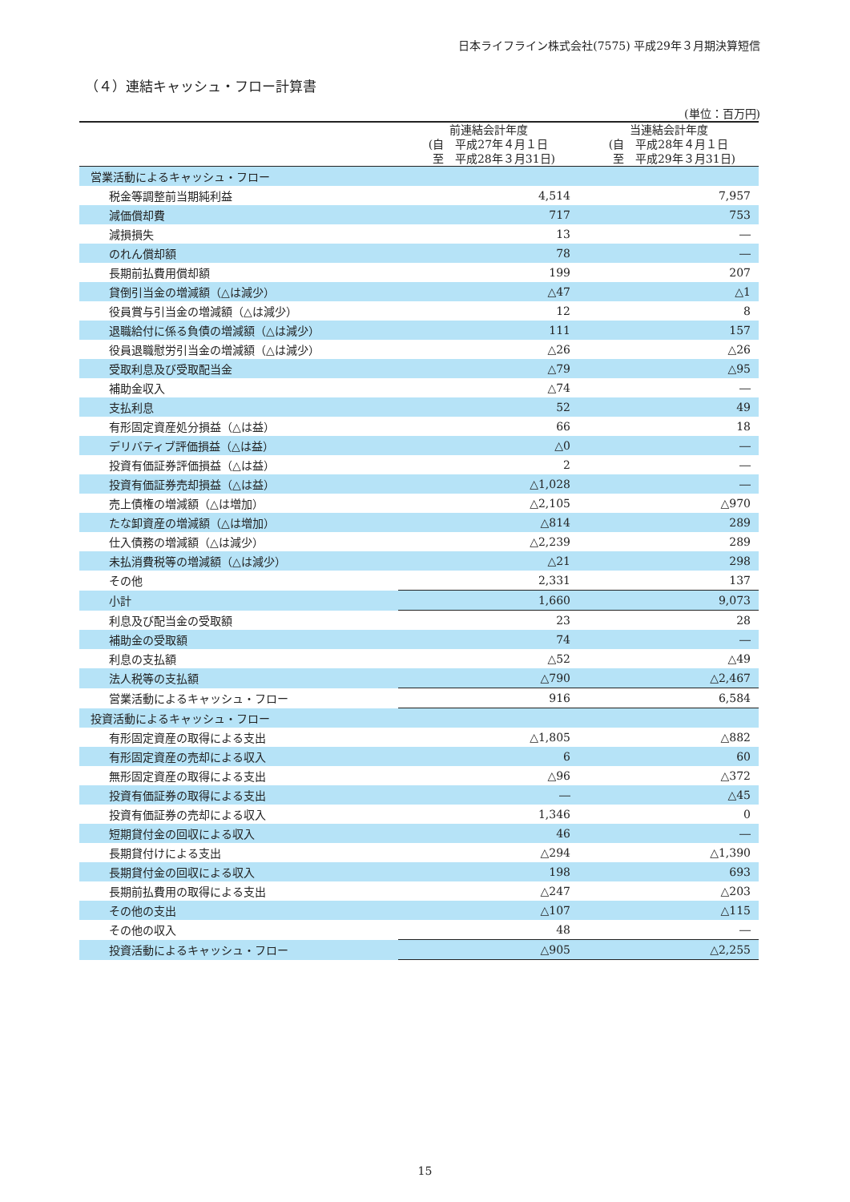日本ライフライン株式会社(7575) 平成29年３月期決算短信
（４）連結キャッシュ・フロー計算書
(単位：百万円)
| | 前連結会計年度 (自 平成27年４月１日 至 平成28年３月31日) | 当連結会計年度 (自 平成28年４月１日 至 平成29年３月31日) |
| --- | --- | --- |
| 営業活動によるキャッシュ・フロー | | |
| 税金等調整前当期純利益 | 4,514 | 7,957 |
| 減価償却費 | 717 | 753 |
| 減損損失 | 13 | ― |
| のれん償却額 | 78 | ― |
| 長期前払費用償却額 | 199 | 207 |
| 貸倒引当金の増減額（△は減少） | △47 | △1 |
| 役員賞与引当金の増減額（△は減少） | 12 | 8 |
| 退職給付に係る負債の増減額（△は減少） | 111 | 157 |
| 役員退職慰労引当金の増減額（△は減少） | △26 | △26 |
| 受取利息及び受取配当金 | △79 | △95 |
| 補助金収入 | △74 | ― |
| 支払利息 | 52 | 49 |
| 有形固定資産処分損益（△は益） | 66 | 18 |
| デリバティブ評価損益（△は益） | △0 | ― |
| 投資有価証券評価損益（△は益） | 2 | ― |
| 投資有価証券売却損益（△は益） | △1,028 | ― |
| 売上債権の増減額（△は増加） | △2,105 | △970 |
| たな卸資産の増減額（△は増加） | △814 | 289 |
| 仕入債務の増減額（△は減少） | △2,239 | 289 |
| 未払消費税等の増減額（△は減少） | △21 | 298 |
| その他 | 2,331 | 137 |
| 小計 | 1,660 | 9,073 |
| 利息及び配当金の受取額 | 23 | 28 |
| 補助金の受取額 | 74 | ― |
| 利息の支払額 | △52 | △49 |
| 法人税等の支払額 | △790 | △2,467 |
| 営業活動によるキャッシュ・フロー | 916 | 6,584 |
| 投資活動によるキャッシュ・フロー | | |
| 有形固定資産の取得による支出 | △1,805 | △882 |
| 有形固定資産の売却による収入 | 6 | 60 |
| 無形固定資産の取得による支出 | △96 | △372 |
| 投資有価証券の取得による支出 | ― | △45 |
| 投資有価証券の売却による収入 | 1,346 | 0 |
| 短期貸付金の回収による収入 | 46 | ― |
| 長期貸付けによる支出 | △294 | △1,390 |
| 長期貸付金の回収による収入 | 198 | 693 |
| 長期前払費用の取得による支出 | △247 | △203 |
| その他の支出 | △107 | △115 |
| その他の収入 | 48 | ― |
| 投資活動によるキャッシュ・フロー | △905 | △2,255 |
15